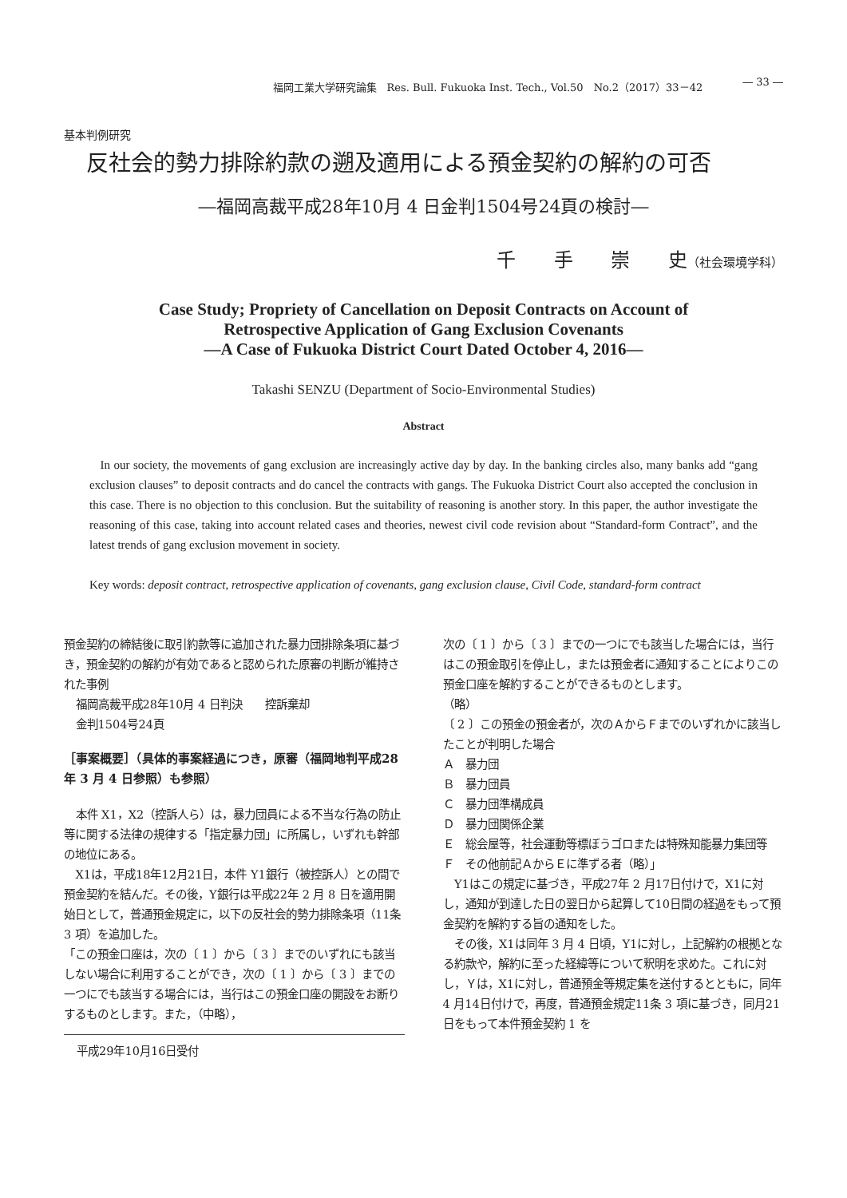福岡工業大学研究論集　Res. Bull. Fukuoka Inst. Tech., Vol.50　No.2（2017）33－42 ― 33 ―
基本判例研究
反社会的勢力排除約款の遡及適用による預金契約の解約の可否
―福岡高裁平成28年10月 4 日金判1504号24頁の検討―
千 手 崇 史（社会環境学科）
Case Study; Propriety of Cancellation on Deposit Contracts on Account of
Retrospective Application of Gang Exclusion Covenants
―A Case of Fukuoka District Court Dated October 4, 2016―
Takashi SENZU (Department of Socio-Environmental Studies)
Abstract
In our society, the movements of gang exclusion are increasingly active day by day. In the banking circles also, many banks add “gang exclusion clauses” to deposit contracts and do cancel the contracts with gangs. The Fukuoka District Court also accepted the conclusion in this case. There is no objection to this conclusion. But the suitability of reasoning is another story. In this paper, the author investigate the reasoning of this case, taking into account related cases and theories, newest civil code revision about “Standard-form Contract”, and the latest trends of gang exclusion movement in society.
Key words: deposit contract, retrospective application of covenants, gang exclusion clause, Civil Code, standard-form contract
預金契約の締結後に取引約款等に追加された暴力団排除条項に基づき，預金契約の解約が有効であると認められた原審の判断が維持された事例
福岡高裁平成28年10月 4 日判決　　控訴棄却
金判1504号24頁
［事案概要］（具体的事案経過につき，原審（福岡地判平成28年 3 月 4 日参照）も参照）
本件 X1，X2（控訴人ら）は，暴力団員による不当な行為の防止等に関する法律の規律する「指定暴力団」に所属し，いずれも幹部の地位にある。
X1は，平成18年12月21日，本件 Y1銀行（被控訴人）との間で預金契約を結んだ。その後，Y銀行は平成22年 2 月 8 日を適用開始日として，普通預金規定に，以下の反社会的勢力排除条項（11条 3 項）を追加した。
「この預金口座は，次の〔 1 〕から〔 3 〕までのいずれにも該当しない場合に利用することができ，次の〔 1 〕から〔 3 〕までの一つにでも該当する場合には，当行はこの預金口座の開設をお断りするものとします。また，（中略），
平成29年10月16日受付
次の〔 1 〕から〔 3 〕までの一つにでも該当した場合には，当行はこの預金取引を停止し，または預金者に通知することによりこの預金口座を解約することができるものとします。
（略）
〔 2 〕この預金の預金者が，次のＡからＦまでのいずれかに該当したことが判明した場合
Ａ　暴力団
Ｂ　暴力団員
Ｃ　暴力団準構成員
Ｄ　暴力団関係企業
Ｅ　総会屋等，社会運動等標ぼうゴロまたは特殊知能暴力集団等
Ｆ　その他前記ＡからＥに準ずる者（略）」
Y1はこの規定に基づき，平成27年 2 月17日付けで，X1に対し，通知が到達した日の翌日から起算して10日間の経過をもって預金契約を解約する旨の通知をした。
その後，X1は同年 3 月 4 日頃，Y1に対し，上記解約の根拠となる約款や，解約に至った経緯等について釈明を求めた。これに対し，Ｙは，X1に対し，普通預金等規定集を送付するとともに，同年 4 月14日付けで，再度，普通預金規定11条 3 項に基づき，同月21日をもって本件預金契約 1 を